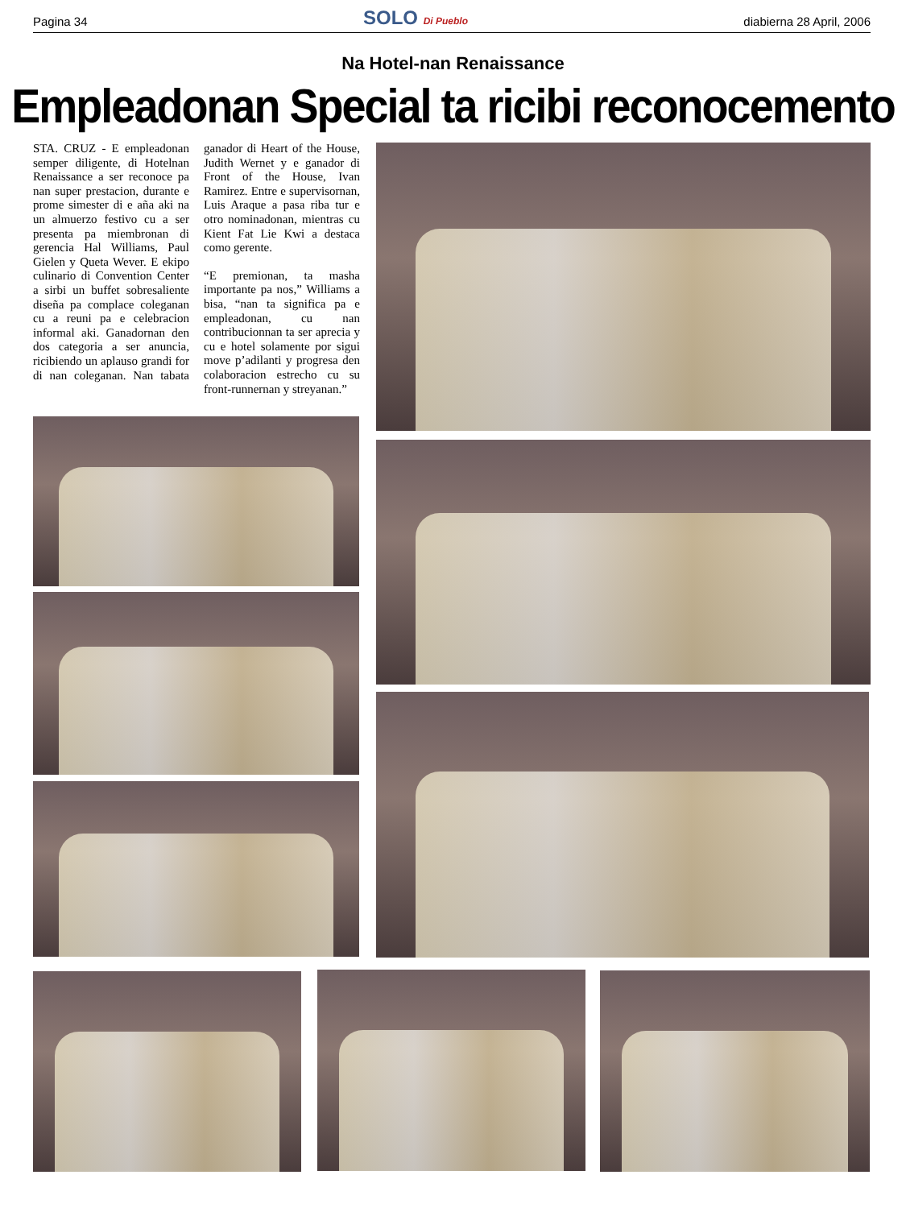Pagina 34 SOLO Di Pueblo diabierna 28 April, 2006
Na Hotel-nan Renaissance
Empleadonan Special ta ricibi reconocemento
STA. CRUZ - E empleadonan semper diligente, di Hotelnan Renaissance a ser reconoce pa nan super prestacion, durante e prome simester di e aña aki na un almuerzo festivo cu a ser presenta pa miembronan di gerencia Hal Williams, Paul Gielen y Queta Wever. E ekipo culinario di Convention Center a sirbi un buffet sobresaliente diseña pa complace coleganan cu a reuni pa e celebracion informal aki. Ganadornan den dos categoria a ser anuncia, ricibiendo un aplauso grandi for di nan coleganan. Nan tabata ganador di Heart of the House, Judith Wernet y e ganador di Front of the House, Ivan Ramirez. Entre e supervisornan, Luis Araque a pasa riba tur e otro nominadonan, mientras cu Kient Fat Lie Kwi a destaca como gerente.
“E premionan, ta masha importante pa nos,” Williams a bisa, “nan ta significa pa e empleadonan, cu nan contribucionnan ta ser aprecia y cu e hotel solamente por sigui move p’adilanti y progresa den colaboracion estrecho cu su front-runnernan y streyanan.”